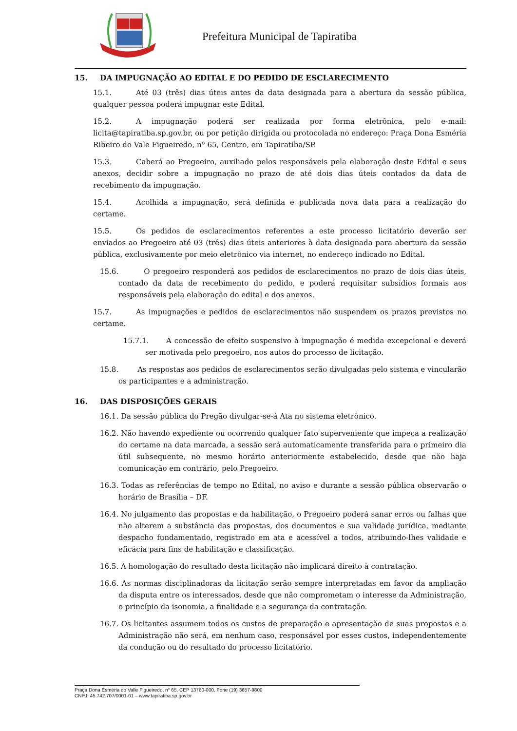Prefeitura Municipal de Tapiratiba
15. DA IMPUGNAÇÃO AO EDITAL E DO PEDIDO DE ESCLARECIMENTO
15.1. Até 03 (três) dias úteis antes da data designada para a abertura da sessão pública, qualquer pessoa poderá impugnar este Edital.
15.2. A impugnação poderá ser realizada por forma eletrônica, pelo e-mail: licita@tapiratiba.sp.gov.br, ou por petição dirigida ou protocolada no endereço: Praça Dona Esméria Ribeiro do Vale Figueiredo, nº 65, Centro, em Tapiratiba/SP.
15.3. Caberá ao Pregoeiro, auxiliado pelos responsáveis pela elaboração deste Edital e seus anexos, decidir sobre a impugnação no prazo de até dois dias úteis contados da data de recebimento da impugnação.
15.4. Acolhida a impugnação, será definida e publicada nova data para a realização do certame.
15.5. Os pedidos de esclarecimentos referentes a este processo licitatório deverão ser enviados ao Pregoeiro até 03 (três) dias úteis anteriores à data designada para abertura da sessão pública, exclusivamente por meio eletrônico via internet, no endereço indicado no Edital.
15.6. O pregoeiro responderá aos pedidos de esclarecimentos no prazo de dois dias úteis, contado da data de recebimento do pedido, e poderá requisitar subsídios formais aos responsáveis pela elaboração do edital e dos anexos.
15.7. As impugnações e pedidos de esclarecimentos não suspendem os prazos previstos no certame.
15.7.1. A concessão de efeito suspensivo à impugnação é medida excepcional e deverá ser motivada pelo pregoeiro, nos autos do processo de licitação.
15.8. As respostas aos pedidos de esclarecimentos serão divulgadas pelo sistema e vincularão os participantes e a administração.
16. DAS DISPOSIÇÕES GERAIS
16.1. Da sessão pública do Pregão divulgar-se-á Ata no sistema eletrônico.
16.2. Não havendo expediente ou ocorrendo qualquer fato superveniente que impeça a realização do certame na data marcada, a sessão será automaticamente transferida para o primeiro dia útil subsequente, no mesmo horário anteriormente estabelecido, desde que não haja comunicação em contrário, pelo Pregoeiro.
16.3. Todas as referências de tempo no Edital, no aviso e durante a sessão pública observarão o horário de Brasília – DF.
16.4. No julgamento das propostas e da habilitação, o Pregoeiro poderá sanar erros ou falhas que não alterem a substância das propostas, dos documentos e sua validade jurídica, mediante despacho fundamentado, registrado em ata e acessível a todos, atribuindo-lhes validade e eficácia para fins de habilitação e classificação.
16.5. A homologação do resultado desta licitação não implicará direito à contratação.
16.6. As normas disciplinadoras da licitação serão sempre interpretadas em favor da ampliação da disputa entre os interessados, desde que não comprometam o interesse da Administração, o princípio da isonomia, a finalidade e a segurança da contratação.
16.7. Os licitantes assumem todos os custos de preparação e apresentação de suas propostas e a Administração não será, em nenhum caso, responsável por esses custos, independentemente da condução ou do resultado do processo licitatório.
Praça Dona Esméria do Valle Figueiredo, n° 65, CEP 13760-000, Fone (19) 3657-9800
CNPJ: 45.742.707/0001-01 – www.tapiratiba.sp.gov.br